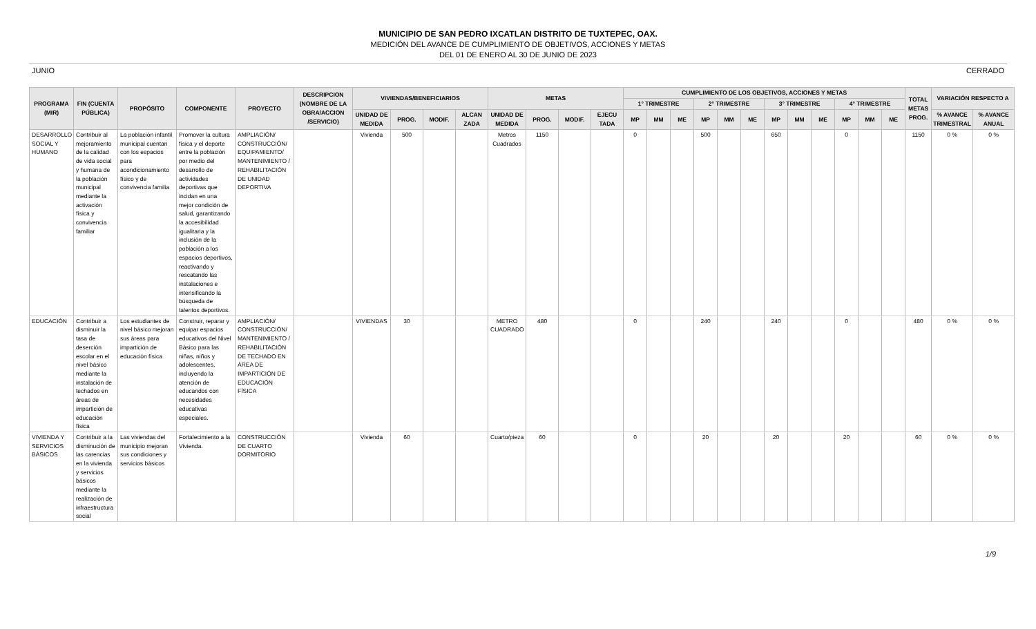MUNICIPIO DE SAN PEDRO IXCATLAN DISTRITO DE TUXTEPEC, OAX.
MEDICIÓN DEL AVANCE DE CUMPLIMIENTO DE OBJETIVOS, ACCIONES Y METAS
DEL 01 DE ENERO AL 30 DE JUNIO DE 2023
JUNIO CERRADO
| PROGRAMA (MIR) | FIN (CUENTA PÚBLICA) | PROPÓSITO | COMPONENTE | PROYECTO | DESCRIPCION (NOMBRE DE LA OBRA/ACCION /SERVICIO) | VIVIENDAS/BENEFICIARIOS | | | | METAS | | | | CUMPLIMIENTO DE LOS OBJETIVOS, ACCIONES Y METAS | | | | | | | | | | | | TOTAL METAS PROG. | VARIACIÓN RESPECTO A | |
| --- | --- | --- | --- | --- | --- | --- | --- | --- | --- | --- | --- | --- | --- | --- | --- | --- | --- | --- | --- | --- | --- | --- | --- | --- | --- | --- | --- | --- |
| | | | | | | | | | | | | | | 1° TRIMESTRE | | | 2° TRIMESTRE | | | 3° TRIMESTRE | | | 4° TRIMESTRE | | | | | |
| | | | | | | UNIDAD DE MEDIDA | PROG. | MODIF. | ALCAN ZADA | UNIDAD DE MEDIDA | PROG. | MODIF. | EJECU TADA | MP | MM | ME | MP | MM | ME | MP | MM | ME | MP | MM | ME | | % AVANCE TRIMESTRAL | % AVANCE ANUAL |
| DESARROLLO SOCIAL Y HUMANO | Contribuir al mejoramiento de la calidad de vida social y humana de la población municipal mediante la activación física y convivencia familiar | La población infantil municipal cuentan con los espacios para acondicionamiento físico y de convivencia familia | Promover la cultura física y el deporte entre la población por medio del desarrollo de actividades deportivas que incidan en una mejor condición de salud, garantizando la accesibilidad igualitaria y la inclusión de la población a los espacios deportivos, reactivando y rescatando las instalaciones e intensificando la búsqueda de talentos deportivos. | AMPLIACIÓN/ CONSTRUCCIÓN/ EQUIPAMIENTO/ MANTENIMIENTO / REHABILITACIÓN DE UNIDAD DEPORTIVA | | Vivienda | 500 | | | Metros Cuadrados | 1150 | | | 0 | | | 500 | | | 650 | | | 0 | | | 1150 | 0 % | 0 % |
| EDUCACIÓN | Contribuir a disminuir la tasa de deserción escolar en el nivel básico mediante la instalación de techados en áreas de impartición de educación física | Los estudiantes de nivel básico mejoran sus áreas para impartición de educación física | Construir, reparar y equipar espacios educativos del Nivel Básico para las niñas, niños y adolescentes, incluyendo la atención de educandos con necesidades educativas especiales. | AMPLIACIÓN/ CONSTRUCCIÓN/ MANTENIMIENTO / REHABILITACIÓN DE TECHADO EN ÁREA DE IMPARTICIÓN DE EDUCACIÓN FÍSICA | | VIVIENDAS | 30 | | | METRO CUADRADO | 480 | | | 0 | | | 240 | | | 240 | | | 0 | | | 480 | 0 % | 0 % |
| VIVIENDA Y SERVICIOS BÁSICOS | Contribuir a la disminución de las carencias en la vivienda y servicios básicos mediante la realización de infraestructura social | Las viviendas del municipio mejoran sus condiciones y servicios básicos | Fortalecimiento a la Vivienda. | CONSTRUCCIÓN DE CUARTO DORMITORIO | | Vivienda | 60 | | | Cuarto/pieza | 60 | | | 0 | | | 20 | | | 20 | | | 20 | | | 60 | 0 % | 0 % |
1/9